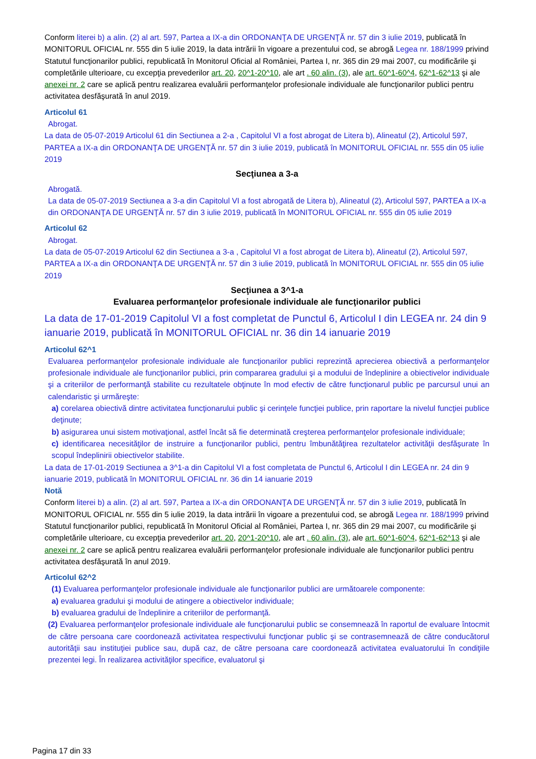Conform literei b) a alin. (2) al art. 597, Partea a IX-a din ORDONANŢA DE URGENŢĂ nr. 57 din 3 iulie 2019, publicată în MONITORUL OFICIAL nr. 555 din 5 iulie 2019, la data intrării în vigoare a prezentului cod, se abrogă Legea nr. 188/1999 privind Statutul funcţionarilor publici, republicată în Monitorul Oficial al României, Partea I, nr. 365 din 29 mai 2007, cu modificările şi completările ulterioare, cu excepţia prevederilor art. 20, 20^1-20^10, ale art . 60 alin. (3), ale art. 60^1-60^4, 62^1-62^13 şi ale anexei nr. 2 care se aplică pentru realizarea evaluării performanţelor profesionale individuale ale funcţionarilor publici pentru activitatea desfăşurată în anul 2019.
Articolul 61
Abrogat.
La data de 05-07-2019 Articolul 61 din Sectiunea a 2-a , Capitolul VI a fost abrogat de Litera b), Alineatul (2), Articolul 597, PARTEA a IX-a din ORDONANŢA DE URGENŢĂ nr. 57 din 3 iulie 2019, publicată în MONITORUL OFICIAL nr. 555 din 05 iulie 2019
Secţiunea a 3-a
Abrogată.
La data de 05-07-2019 Sectiunea a 3-a din Capitolul VI a fost abrogată de Litera b), Alineatul (2), Articolul 597, PARTEA a IX-a din ORDONANŢA DE URGENŢĂ nr. 57 din 3 iulie 2019, publicată în MONITORUL OFICIAL nr. 555 din 05 iulie 2019
Articolul 62
Abrogat.
La data de 05-07-2019 Articolul 62 din Sectiunea a 3-a , Capitolul VI a fost abrogat de Litera b), Alineatul (2), Articolul 597, PARTEA a IX-a din ORDONANŢA DE URGENŢĂ nr. 57 din 3 iulie 2019, publicată în MONITORUL OFICIAL nr. 555 din 05 iulie 2019
Secţiunea a 3^1-a
Evaluarea performanţelor profesionale individuale ale funcţionarilor publici
La data de 17-01-2019 Capitolul VI a fost completat de Punctul 6, Articolul I din LEGEA nr. 24 din 9 ianuarie 2019, publicată în MONITORUL OFICIAL nr. 36 din 14 ianuarie 2019
Articolul 62^1
Evaluarea performanţelor profesionale individuale ale funcţionarilor publici reprezintă aprecierea obiectivă a performanţelor profesionale individuale ale funcţionarilor publici, prin compararea gradului şi a modului de îndeplinire a obiectivelor individuale şi a criteriilor de performanţă stabilite cu rezultatele obţinute în mod efectiv de către funcţionarul public pe parcursul unui an calendaristic şi urmăreşte:
a) corelarea obiectivă dintre activitatea funcţionarului public şi cerinţele funcţiei publice, prin raportare la nivelul funcţiei publice deţinute;
b) asigurarea unui sistem motivaţional, astfel încât să fie determinată creşterea performanţelor profesionale individuale;
c) identificarea necesităţilor de instruire a funcţionarilor publici, pentru îmbunătăţirea rezultatelor activităţii desfăşurate în scopul îndeplinirii obiectivelor stabilite.
La data de 17-01-2019 Sectiunea a 3^1-a din Capitolul VI a fost completata de Punctul 6, Articolul I din LEGEA nr. 24 din 9 ianuarie 2019, publicată în MONITORUL OFICIAL nr. 36 din 14 ianuarie 2019
Notă
Conform literei b) a alin. (2) al art. 597, Partea a IX-a din ORDONANŢA DE URGENŢĂ nr. 57 din 3 iulie 2019, publicată în MONITORUL OFICIAL nr. 555 din 5 iulie 2019, la data intrării în vigoare a prezentului cod, se abrogă Legea nr. 188/1999 privind Statutul funcţionarilor publici, republicată în Monitorul Oficial al României, Partea I, nr. 365 din 29 mai 2007, cu modificările şi completările ulterioare, cu excepţia prevederilor art. 20, 20^1-20^10, ale art . 60 alin. (3), ale art. 60^1-60^4, 62^1-62^13 şi ale anexei nr. 2 care se aplică pentru realizarea evaluării performanţelor profesionale individuale ale funcţionarilor publici pentru activitatea desfăşurată în anul 2019.
Articolul 62^2
(1) Evaluarea performanţelor profesionale individuale ale funcţionarilor publici are următoarele componente:
a) evaluarea gradului şi modului de atingere a obiectivelor individuale;
b) evaluarea gradului de îndeplinire a criteriilor de performanţă.
(2) Evaluarea performanţelor profesionale individuale ale funcţionarului public se consemnează în raportul de evaluare întocmit de către persoana care coordonează activitatea respectivului funcţionar public şi se contrasemnează de către conducătorul autorităţii sau instituţiei publice sau, după caz, de către persoana care coordonează activitatea evaluatorului în condiţiile prezentei legi. În realizarea activităţilor specifice, evaluatorul şi
Pagina 17 din 33